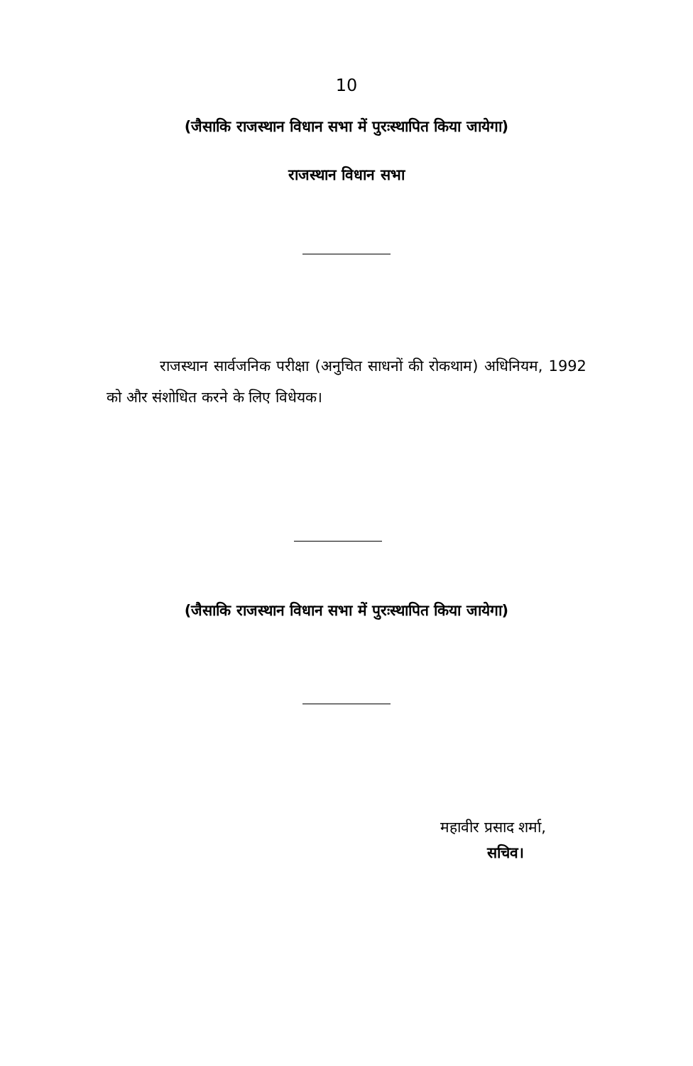10
(जैसाकि राजस्थान विधान सभा में पुरःस्थापित किया जायेगा)
राजस्थान विधान सभा
राजस्थान सार्वजनिक परीक्षा (अनुचित साधनों की रोकथाम) अधिनियम, 1992 को और संशोधित करने के लिए विधेयक।
(जैसाकि राजस्थान विधान सभा में पुरःस्थापित किया जायेगा)
महावीर प्रसाद शर्मा,
सचिव।